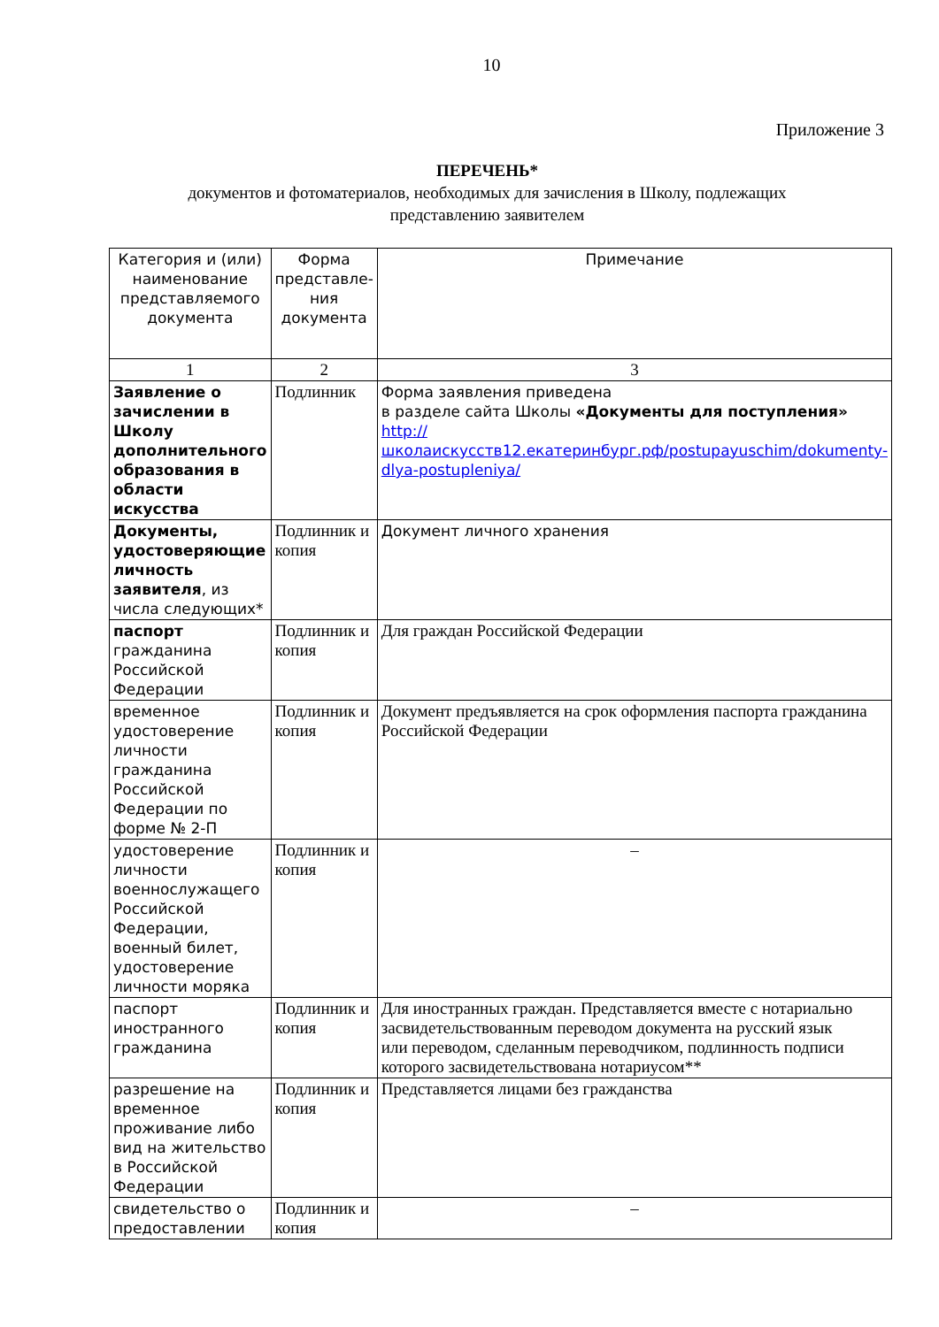10
Приложение 3
ПЕРЕЧЕНЬ*
документов и фотоматериалов, необходимых для зачисления в Школу, подлежащих
представлению заявителем
| Категория и (или) наименование представляемого документа | Форма представле-ния документа | Примечание |
| --- | --- | --- |
| 1 | 2 | 3 |
| Заявление о зачислении в Школу дополнительного образования в области искусства | Подлинник | Форма заявления приведена в разделе сайта Школы «Документы для поступления» http://школаискусств12.екатеринбург.рф/postupayuschim/dokumenty-dlya-postupleniya/ |
| Документы, удостоверяющие личность заявителя , из числа следующих* | Подлинник и копия | Документ личного хранения |
| паспорт гражданина Российской Федерации | Подлинник и копия | Для граждан Российской Федерации |
| временное удостоверение личности гражданина Российской Федерации по форме № 2-П | Подлинник и копия | Документ предъявляется на срок оформления паспорта гражданина Российской Федерации |
| удостоверение личности военнослужащего Российской Федерации, военный билет, удостоверение личности моряка | Подлинник и копия | – |
| паспорт иностранного гражданина | Подлинник и копия | Для иностранных граждан. Представляется вместе с нотариально засвидетельствованным переводом документа на русский язык или переводом, сделанным переводчиком, подлинность подписи которого засвидетельствована нотариусом** |
| разрешение на временное проживание либо вид на жительство в Российской Федерации | Подлинник и копия | Представляется лицами без гражданства |
| свидетельство о предоставлении | Подлинник и копия | – |